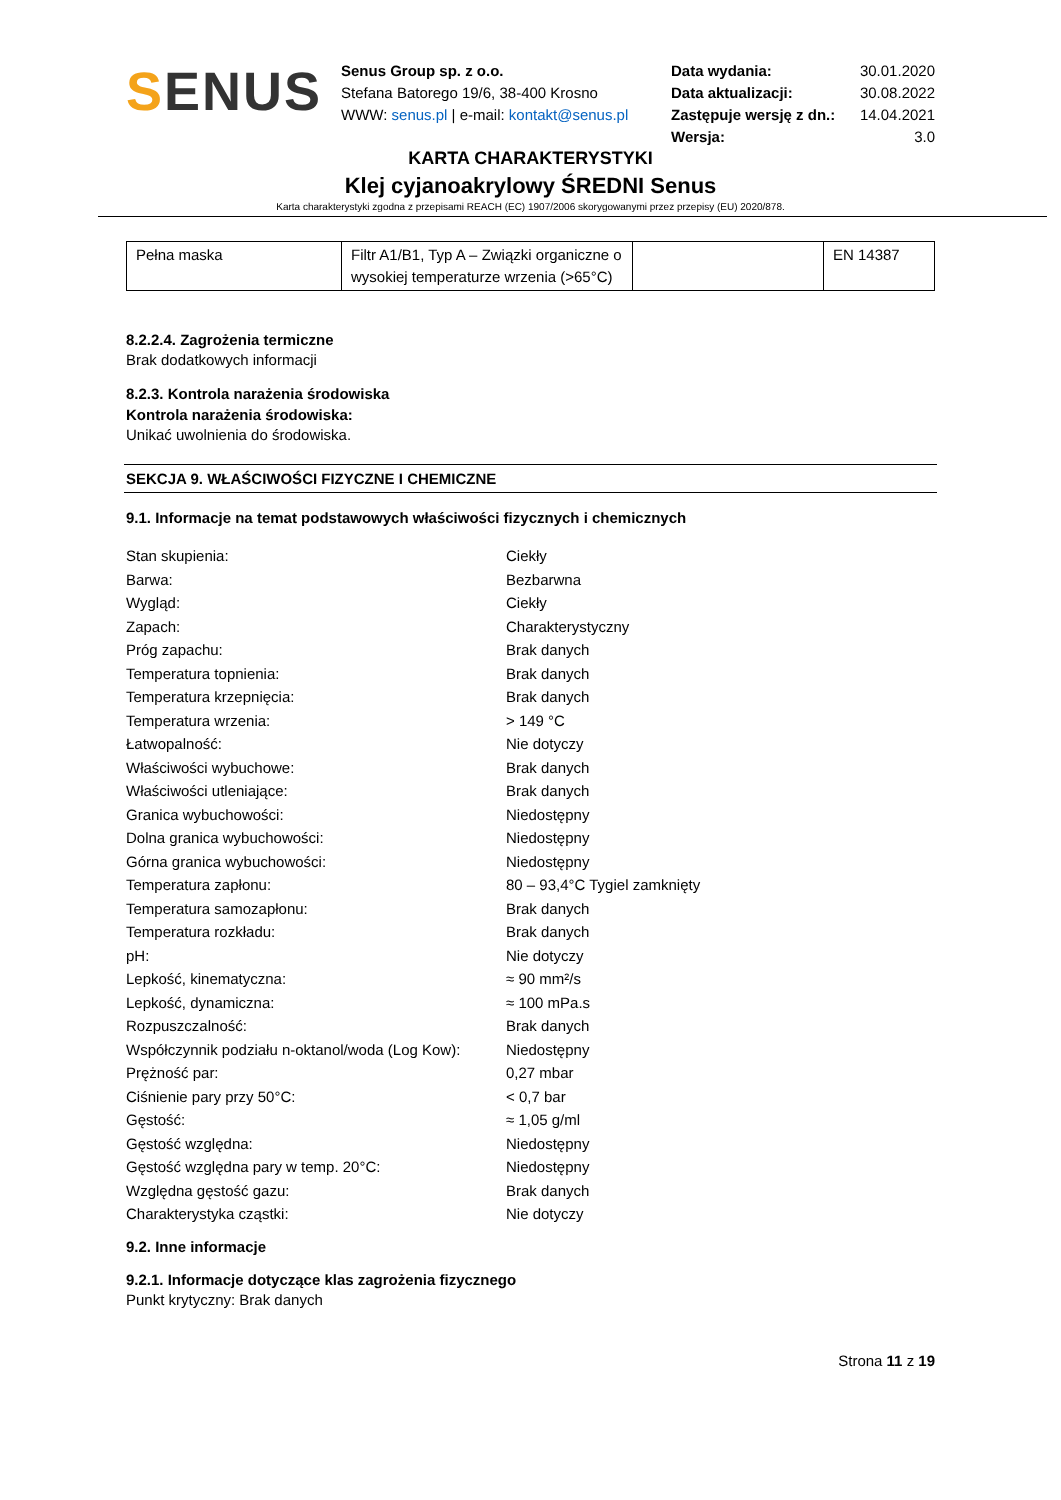SENUS
Senus Group sp. z o.o.
Stefana Batorego 19/6, 38-400 Krosno
WWW: senus.pl | e-mail: kontakt@senus.pl
| Data wydania: | 30.01.2020 |
| Data aktualizacji: | 30.08.2022 |
| Zastępuje wersję z dn.: | 14.04.2021 |
| Wersja: | 3.0 |
KARTA CHARAKTERYSTYKI
Klej cyjanoakrylowy ŚREDNI Senus
Karta charakterystyki zgodna z przepisami REACH (EC) 1907/2006 skorygowanymi przez przepisy (EU) 2020/878.
| Pełna maska | Filtr A1/B1, Typ A – Związki organiczne o wysokiej temperaturze wrzenia (>65°C) | | EN 14387 |
8.2.2.4. Zagrożenia termiczne
Brak dodatkowych informacji
8.2.3. Kontrola narażenia środowiska
Kontrola narażenia środowiska:
Unikać uwolnienia do środowiska.
SEKCJA 9. WŁAŚCIWOŚCI FIZYCZNE I CHEMICZNE
9.1. Informacje na temat podstawowych właściwości fizycznych i chemicznych
| Stan skupienia: | Ciekły |
| Barwa: | Bezbarwna |
| Wygląd: | Ciekły |
| Zapach: | Charakterystyczny |
| Próg zapachu: | Brak danych |
| Temperatura topnienia: | Brak danych |
| Temperatura krzepnięcia: | Brak danych |
| Temperatura wrzenia: | > 149 °C |
| Łatwopalność: | Nie dotyczy |
| Właściwości wybuchowe: | Brak danych |
| Właściwości utleniające: | Brak danych |
| Granica wybuchowości: | Niedostępny |
| Dolna granica wybuchowości: | Niedostępny |
| Górna granica wybuchowości: | Niedostępny |
| Temperatura zapłonu: | 80 – 93,4°C Tygiel zamknięty |
| Temperatura samozapłonu: | Brak danych |
| Temperatura rozkładu: | Brak danych |
| pH: | Nie dotyczy |
| Lepkość, kinematyczna: | ≈ 90 mm²/s |
| Lepkość, dynamiczna: | ≈ 100 mPa.s |
| Rozpuszczalność: | Brak danych |
| Współczynnik podziału n-oktanol/woda (Log Kow): | Niedostępny |
| Prężność par: | 0,27 mbar |
| Ciśnienie pary przy 50°C: | < 0,7 bar |
| Gęstość: | ≈ 1,05 g/ml |
| Gęstość względna: | Niedostępny |
| Gęstość względna pary w temp. 20°C: | Niedostępny |
| Względna gęstość gazu: | Brak danych |
| Charakterystyka cząstki: | Nie dotyczy |
9.2. Inne informacje
9.2.1. Informacje dotyczące klas zagrożenia fizycznego
Punkt krytyczny: Brak danych
Strona 11 z 19